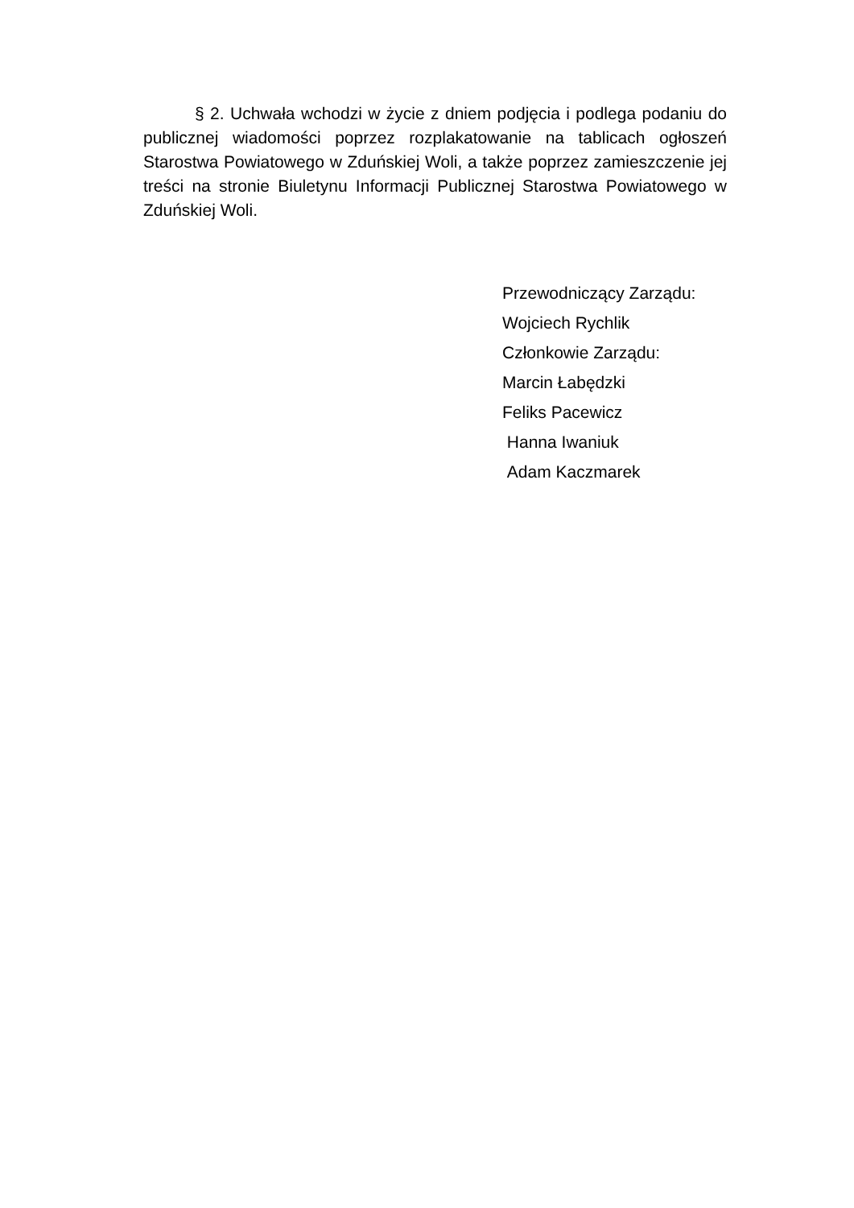§ 2. Uchwała wchodzi w życie z dniem podjęcia i podlega podaniu do publicznej wiadomości poprzez rozplakatowanie na tablicach ogłoszeń Starostwa Powiatowego w Zduńskiej Woli, a także poprzez zamieszczenie jej treści na stronie Biuletynu Informacji Publicznej Starostwa Powiatowego w Zduńskiej Woli.
Przewodniczący Zarządu:
Wojciech Rychlik
Członkowie Zarządu:
Marcin Łabędzki
Feliks Pacewicz
Hanna Iwaniuk
Adam Kaczmarek